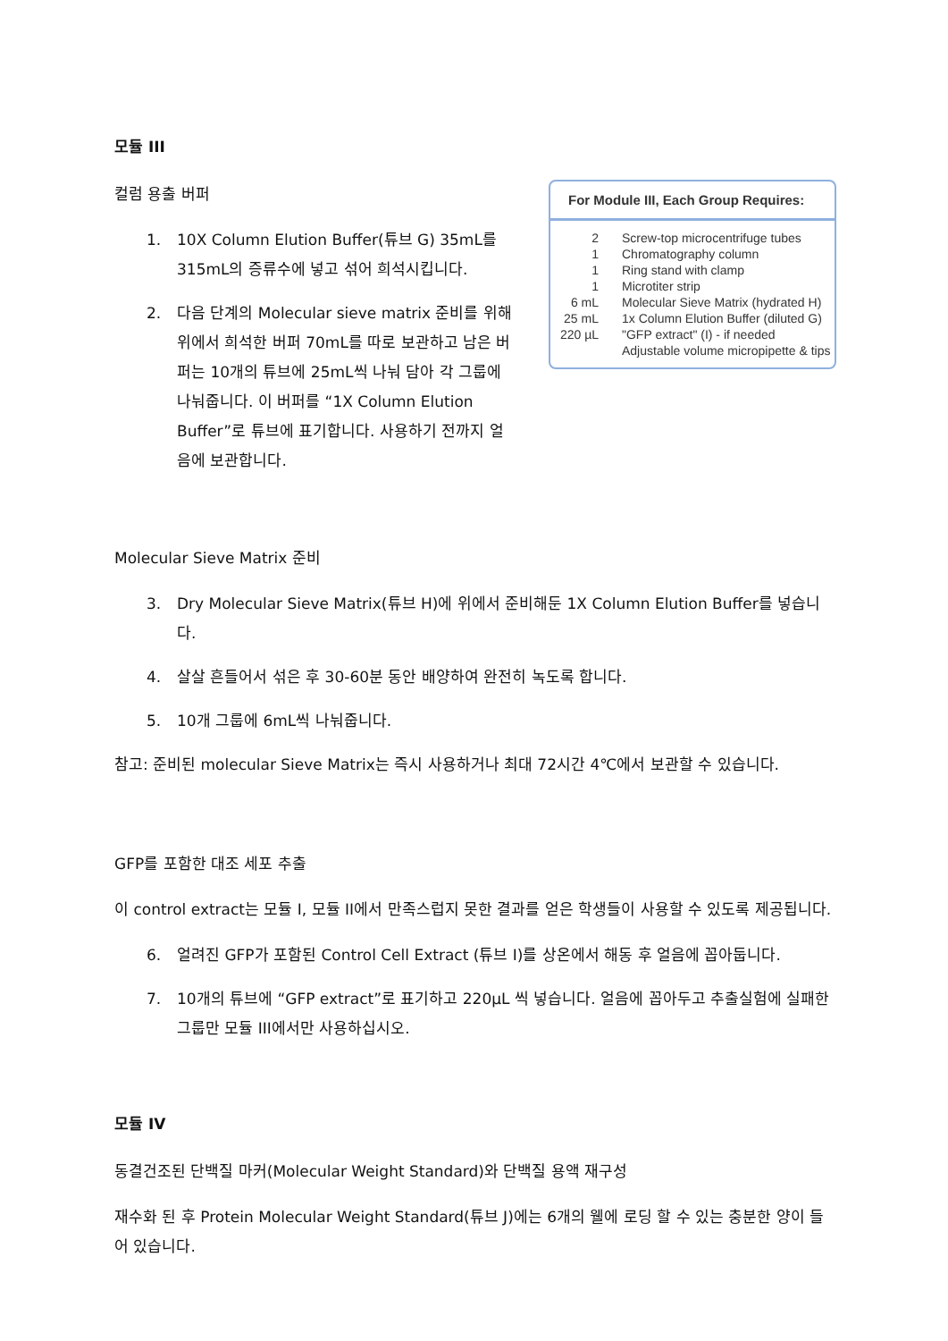모듈 III
For Module III, Each Group Requires:
| 2 | Screw-top microcentrifuge tubes |
| 1 | Chromatography column |
| 1 | Ring stand with clamp |
| 1 | Microtiter strip |
| 6 mL | Molecular Sieve Matrix (hydrated H) |
| 25 mL | 1x Column Elution Buffer (diluted G) |
| 220 µL | "GFP extract" (I) - if needed |
| | Adjustable volume micropipette & tips |
컬럼 용출 버퍼
1. 10X Column Elution Buffer(튜브 G) 35mL를 315mL의 증류수에 넣고 섞어 희석시킵니다.
2. 다음 단계의 Molecular sieve matrix 준비를 위해 위에서 희석한 버퍼 70mL를 따로 보관하고 남은 버퍼는 10개의 튜브에 25mL씩 나눠 담아 각 그룹에 나눠줍니다. 이 버퍼를 “1X Column Elution Buffer”로 튜브에 표기합니다. 사용하기 전까지 얼음에 보관합니다.
Molecular Sieve Matrix 준비
3. Dry Molecular Sieve Matrix(튜브 H)에 위에서 준비해둔 1X Column Elution Buffer를 넣습니다.
4. 살살 흔들어서 섞은 후 30-60분 동안 배양하여 완전히 녹도록 합니다.
5. 10개 그룹에 6mL씩 나눠줍니다.
참고: 준비된 molecular Sieve Matrix는 즉시 사용하거나 최대 72시간 4℃에서 보관할 수 있습니다.
GFP를 포함한 대조 세포 추출
이 control extract는 모듈 I, 모듈 II에서 만족스럽지 못한 결과를 얻은 학생들이 사용할 수 있도록 제공됩니다.
6. 얼려진 GFP가 포함된 Control Cell Extract (튜브 I)를 상온에서 해동 후 얼음에 꼽아둡니다.
7. 10개의 튜브에 “GFP extract”로 표기하고 220μL 씩 넣습니다. 얼음에 꼽아두고 추출실험에 실패한 그룹만 모듈 III에서만 사용하십시오.
모듈 IV
동결건조된 단백질 마커(Molecular Weight Standard)와 단백질 용액 재구성
재수화 된 후 Protein Molecular Weight Standard(튜브 J)에는 6개의 웰에 로딩 할 수 있는 충분한 양이 들어 있습니다.